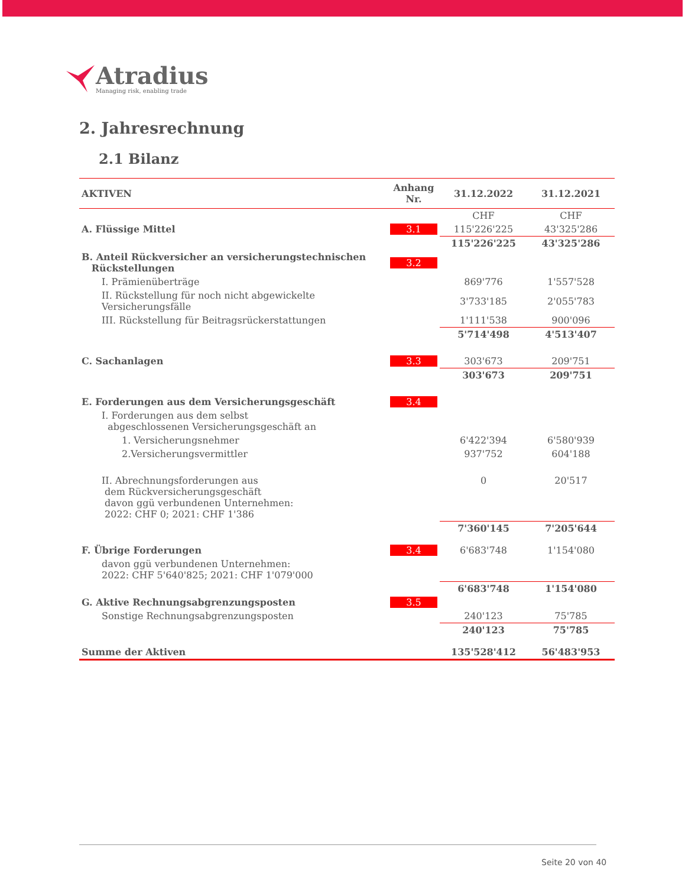Atradius
Managing risk, enabling trade
2. Jahresrechnung
2.1 Bilanz
| AKTIVEN | Anhang Nr. | 31.12.2022 | 31.12.2021 |
| --- | --- | --- | --- |
| | | CHF | CHF |
| A. Flüssige Mittel | 3.1 | 115'226'225 | 43'325'286 |
| | | 115'226'225 | 43'325'286 |
| B. Anteil Rückversicher an versicherungstechnischen Rückstellungen | 3.2 | | |
| I. Prämienüberträge | | 869'776 | 1'557'528 |
| II. Rückstellung für noch nicht abgewickelte Versicherungsfälle | | 3'733'185 | 2'055'783 |
| III. Rückstellung für Beitragsrückerstattungen | | 1'111'538 | 900'096 |
| | | 5'714'498 | 4'513'407 |
| C. Sachanlagen | 3.3 | 303'673 | 209'751 |
| | | 303'673 | 209'751 |
| E. Forderungen aus dem Versicherungsgeschäft | 3.4 | | |
| I. Forderungen aus dem selbst abgeschlossenen Versicherungsgeschäft an | | | |
| 1. Versicherungsnehmer | | 6'422'394 | 6'580'939 |
| 2.Versicherungsvermittler | | 937'752 | 604'188 |
| II. Abrechnungsforderungen aus dem Rückversicherungsgeschäft davon ggü verbundenen Unternehmen: 2022: CHF 0; 2021: CHF 1'386 | | 0 | 20'517 |
| | | 7'360'145 | 7'205'644 |
| F. Übrige Forderungen | 3.4 | 6'683'748 | 1'154'080 |
| davon ggü verbundenen Unternehmen: 2022: CHF 5'640'825; 2021: CHF 1'079'000 | | | |
| | | 6'683'748 | 1'154'080 |
| G. Aktive Rechnungsabgrenzungsposten | 3.5 | | |
| Sonstige Rechnungsabgrenzungsposten | | 240'123 | 75'785 |
| | | 240'123 | 75'785 |
| Summe der Aktiven | | 135'528'412 | 56'483'953 |
Seite 20 von 40